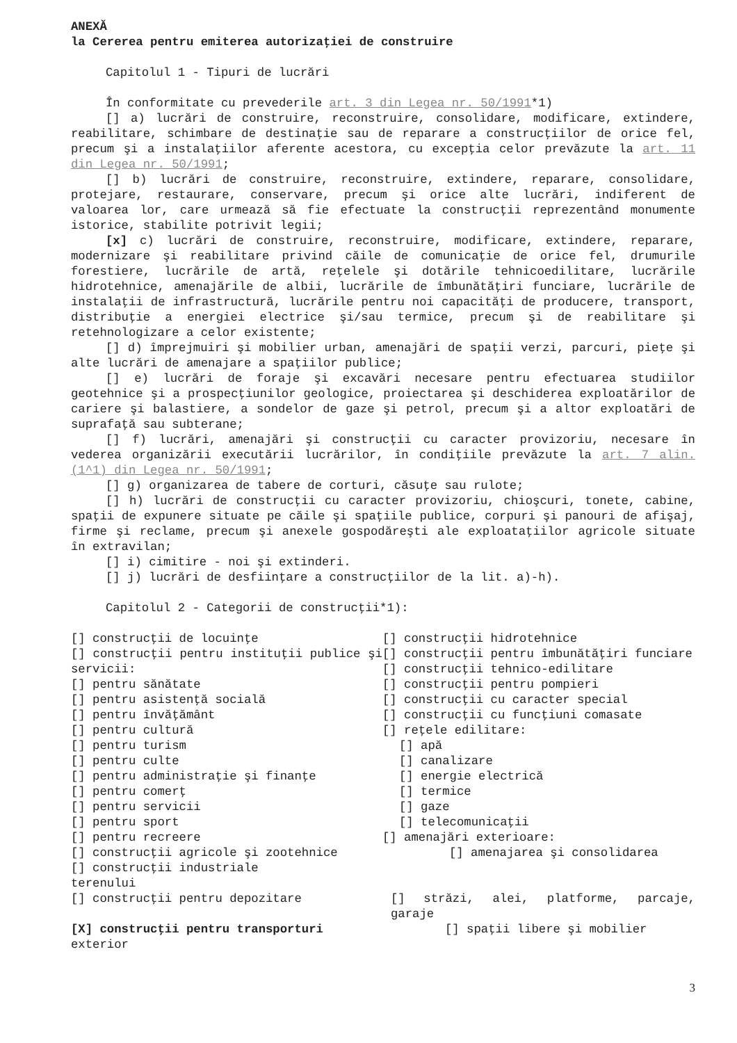ANEXĂ
la Cererea pentru emiterea autorizaţiei de construire
Capitolul 1 - Tipuri de lucrări
În conformitate cu prevederile art. 3 din Legea nr. 50/1991*1)
[] a) lucrări de construire, reconstruire, consolidare, modificare, extindere, reabilitare, schimbare de destinaţie sau de reparare a construcţiilor de orice fel, precum şi a instalaţiilor aferente acestora, cu excepţia celor prevăzute la art. 11 din Legea nr. 50/1991;
[] b) lucrări de construire, reconstruire, extindere, reparare, consolidare, protejare, restaurare, conservare, precum şi orice alte lucrări, indiferent de valoarea lor, care urmează să fie efectuate la construcţii reprezentând monumente istorice, stabilite potrivit legii;
[x] c) lucrări de construire, reconstruire, modificare, extindere, reparare, modernizare şi reabilitare privind căile de comunicaţie de orice fel, drumurile forestiere, lucrările de artă, reţelele şi dotările tehnicoedilitare, lucrările hidrotehnice, amenajările de albii, lucrările de îmbunătăţiri funciare, lucrările de instalaţii de infrastructură, lucrările pentru noi capacităţi de producere, transport, distribuţie a energiei electrice şi/sau termice, precum şi de reabilitare şi retehnologizare a celor existente;
[] d) împrejmuiri şi mobilier urban, amenajări de spaţii verzi, parcuri, pieţe şi alte lucrări de amenajare a spaţiilor publice;
[] e) lucrări de foraje şi excavări necesare pentru efectuarea studiilor geotehnice şi a prospecţiunilor geologice, proiectarea şi deschiderea exploatărilor de cariere şi balastiere, a sondelor de gaze şi petrol, precum şi a altor exploatări de suprafaţă sau subterane;
[] f) lucrări, amenajări şi construcţii cu caracter provizoriu, necesare în vederea organizării executării lucrărilor, în condiţiile prevăzute la art. 7 alin. (1^1) din Legea nr. 50/1991;
[] g) organizarea de tabere de corturi, căsuţe sau rulote;
[] h) lucrări de construcţii cu caracter provizoriu, chioşcuri, tonete, cabine, spaţii de expunere situate pe căile şi spaţiile publice, corpuri şi panouri de afişaj, firme şi reclame, precum şi anexele gospodăreşti ale exploataţiilor agricole situate în extravilan;
[] i) cimitire - noi şi extinderi.
[] j) lucrări de desfiinţare a construcţiilor de la lit. a)-h).
Capitolul 2 - Categorii de construcţii*1):
[] construcţii de locuinţe
[] construcţii pentru instituţii publice şi servicii:
[] pentru sănătate
[] pentru asistenţă socială
[] pentru învăţământ
[] pentru cultură
[] pentru turism
[] pentru culte
[] pentru administraţie şi finanţe
[] pentru comerţ
[] pentru servicii
[] pentru sport
[] pentru recreere
[] construcţii agricole şi zootehnice
[] construcţii industriale
[] construcţii hidrotehnice
[] construcţii pentru îmbunătăţiri funciare
[] construcţii tehnico-edilitare
[] construcţii pentru pompieri
[] construcţii cu caracter special
[] construcţii cu funcţiuni comasate
[] reţele edilitare:
[] apă
[] canalizare
[] energie electrică
[] termice
[] gaze
[] telecomunicaţii
[] amenajări exterioare:
[] amenajarea şi consolidarea
terenului
[] construcţii pentru depozitare [] străzi, alei, platforme, parcaje, garaje
[X] construcţii pentru transporturi [] spaţii libere şi mobilier
exterior
3